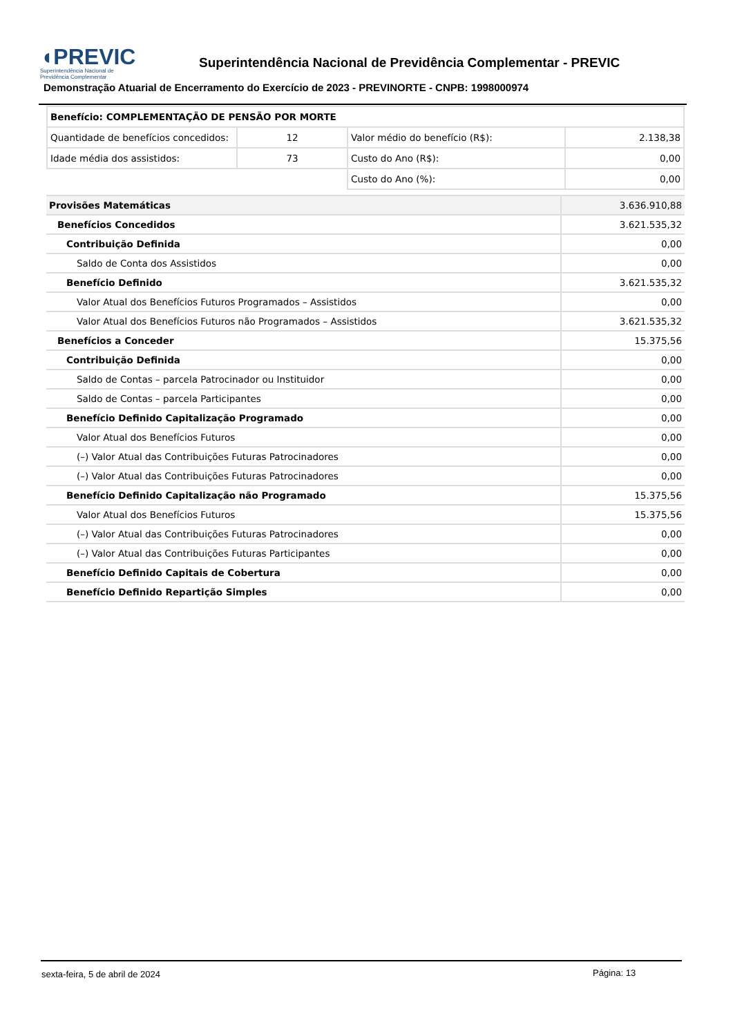◖PREVIC
Superintendência Nacional de
Previdência Complementar
Superintendência Nacional de Previdência Complementar - PREVIC
Demonstração Atuarial de Encerramento do Exercício de 2023 - PREVINORTE - CNPB: 1998000974
| Benefício: COMPLEMENTAÇÃO DE PENSÃO POR MORTE | | | |
| Quantidade de benefícios concedidos: | 12 | Valor médio do benefício (R$): | 2.138,38 |
| Idade média dos assistidos: | 73 | Custo do Ano (R$): | 0,00 |
| | | Custo do Ano (%): | 0,00 |
| Provisões Matemáticas | 3.636.910,88 |
| Benefícios Concedidos | 3.621.535,32 |
| Contribuição Definida | 0,00 |
| Saldo de Conta dos Assistidos | 0,00 |
| Benefício Definido | 3.621.535,32 |
| Valor Atual dos Benefícios Futuros Programados – Assistidos | 0,00 |
| Valor Atual dos Benefícios Futuros não Programados – Assistidos | 3.621.535,32 |
| Benefícios a Conceder | 15.375,56 |
| Contribuição Definida | 0,00 |
| Saldo de Contas – parcela Patrocinador ou Instituidor | 0,00 |
| Saldo de Contas – parcela Participantes | 0,00 |
| Benefício Definido Capitalização Programado | 0,00 |
| Valor Atual dos Benefícios Futuros | 0,00 |
| (–) Valor Atual das Contribuições Futuras Patrocinadores | 0,00 |
| (–) Valor Atual das Contribuições Futuras Patrocinadores | 0,00 |
| Benefício Definido Capitalização não Programado | 15.375,56 |
| Valor Atual dos Benefícios Futuros | 15.375,56 |
| (–) Valor Atual das Contribuições Futuras Patrocinadores | 0,00 |
| (–) Valor Atual das Contribuições Futuras Participantes | 0,00 |
| Benefício Definido Capitais de Cobertura | 0,00 |
| Benefício Definido Repartição Simples | 0,00 |
sexta-feira, 5 de abril de 2024
Página: 13